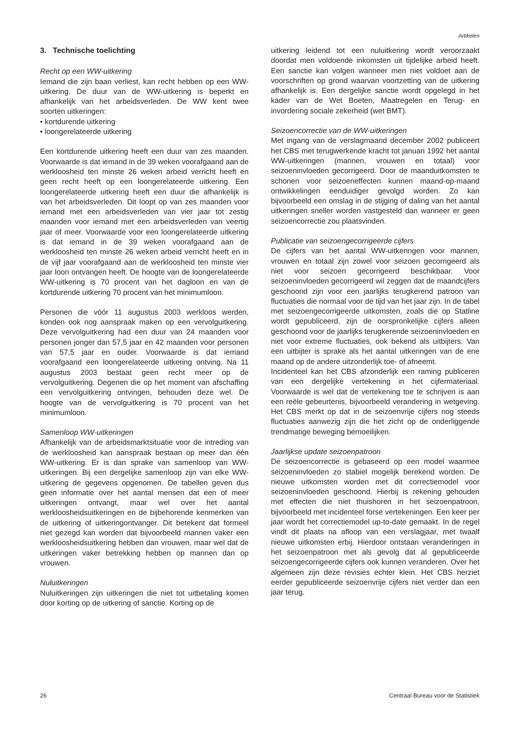Artikelen
3. Technische toelichting
Recht op een WW-uitkering
Iemand die zijn baan verliest, kan recht hebben op een WW-uitkering. De duur van de WW-uitkering is beperkt en afhankelijk van het arbeidsverleden. De WW kent twee soorten uitkeringen:
• kortdurende uitkering
• loongerelateerde uitkering
Een kortdurende uitkering heeft een duur van zes maanden. Voorwaarde is dat iemand in de 39 weken voorafgaand aan de werkloosheid ten minste 26 weken arbeid verricht heeft en geen recht heeft op een loongerelateerde uitkering. Een loongerelateerde uitkering heeft een duur die afhankelijk is van het arbeidsverleden. Dit loopt op van zes maanden voor iemand met een arbeidsverleden van vier jaar tot zestig maanden voor iemand met een arbeidsverleden van veertig jaar of meer. Voorwaarde voor een loongerelateerde uitkering is dat iemand in de 39 weken voorafgaand aan de werkloosheid ten minste 26 weken arbeid verricht heeft en in de vijf jaar voorafgaand aan de werkloosheid ten minste vier jaar loon ontvangen heeft. De hoogte van de loongerelateerde WW-uitkering is 70 procent van het dagloon en van de kortdurende uitkering 70 procent van het minimumloon.
Personen die vóór 11 augustus 2003 werkloos werden, konden ook nog aanspraak maken op een vervolguitkering. Deze vervolguitkering had een duur van 24 maanden voor personen jonger dan 57,5 jaar en 42 maanden voor personen van 57,5 jaar en ouder. Voorwaarde is dat iemand voorafgaand een loongerelateerde uitkering ontving. Na 11 augustus 2003 bestaat geen recht meer op de vervolguitkering. Degenen die op het moment van afschaffing een vervolguitkering ontvingen, behouden deze wel. De hoogte van de vervolguitkering is 70 procent van het minimumloon.
Samenloop WW-uitkeringen
Afhankelijk van de arbeidsmarktsituatie voor de intreding van de werkloosheid kan aanspraak bestaan op meer dan één WW-uitkering. Er is dan sprake van samenloop van WW-uitkeringen. Bij een dergelijke samenloop zijn van elke WW-uitkering de gegevens opgenomen. De tabellen geven dus geen informatie over het aantal mensen dat een of meer uitkeringen ontvangt, maar wel over het aantal werkloosheidsuitkeringen en de bijbehorende kenmerken van de uitkering of uitkeringontvanger. Dit betekent dat formeel niet gezegd kan worden dat bijvoorbeeld mannen vaker een werkloosheidsuitkering hebben dan vrouwen, maar wel dat de uitkeringen vaker betrekking hebben op mannen dan op vrouwen.
Nuluitkeringen
Nuluitkeringen zijn uitkeringen die niet tot uitbetaling komen door korting op de uitkering of sanctie. Korting op de
uitkering leidend tot een nuluitkering wordt veroorzaakt doordat men voldoende inkomsten uit tijdelijke arbeid heeft. Een sanctie kan volgen wanneer men niet voldoet aan de voorschriften op grond waarvan voortzetting van de uitkering afhankelijk is. Een dergelijke sanctie wordt opgelegd in het kader van de Wet Boeten, Maatregelen en Terug- en invordering sociale zekerheid (wet BMT).
Seizoencorrectie van de WW-uitkeringen
Met ingang van de verslagmaand december 2002 publiceert het CBS met terugwerkende kracht tot januari 1992 het aantal WW-uitkeringen (mannen, vrouwen en totaal) voor seizoeninvloeden gecorrigeerd. Door de maanduitkomsten te schonen voor seizoeneffecten kunnen maand-op-maand ontwikkelingen eenduidiger gevolgd worden. Zo kan bijvoorbeeld een omslag in de stijging of daling van het aantal uitkeringen sneller worden vastgesteld dan wanneer er geen seizoencorrectie zou plaatsvinden.
Publicatie van seizoengecorrigeerde cijfers
De cijfers van het aantal WW-uitkeringen voor mannen, vrouwen en totaal zijn zowel voor seizoen gecorrigeerd als niet voor seizoen gecorrigeerd beschikbaar. Voor seizoeninvloeden gecorrigeerd wil zeggen dat de maandcijfers geschoond zijn voor een jaarlijks terugkerend patroon van fluctuaties die normaal voor de tijd van het jaar zijn. In de tabel met seizoengecorrigeerde uitkomsten, zoals die op Statline wordt gepubliceerd, zijn de oorspronkelijke cijfers alleen geschoond voor de jaarlijks terugkerende seizoeninvloeden en niet voor extreme fluctuaties, ook bekend als uitbijters. Van een uitbijter is sprake als het aantal uitkeringen van de ene maand op de andere uitzonderlijk toe- of afneemt.
Incidenteel kan het CBS afzonderlijk een raming publiceren van een dergelijke vertekening in het cijfermateriaal. Voorwaarde is wel dat de vertekening toe te schrijven is aan een reële gebeurtenis, bijvoorbeeld verandering in wetgeving. Het CBS merkt op dat in de seizoenvrije cijfers nog steeds fluctuaties aanwezig zijn die het zicht op de onderliggende trendmatige beweging bemoeilijken.
Jaarlijkse update seizoenpatroon
De seizoencorrectie is gebaseerd op een model waarmee seizoeninvloeden zo stabiel mogelijk berekend worden. De nieuwe uitkomsten worden met dit correctiemodel voor seizoeninvloeden geschoond. Hierbij is rekening gehouden met effecten die niet thuishoren in het seizoenpatroon, bijvoorbeeld met incidenteel forse vertekeningen. Een keer per jaar wordt het correctiemodel up-to-date gemaakt. In de regel vindt dit plaats na afloop van een verslagjaar, met twaalf nieuwe uitkomsten erbij. Hierdoor ontstaan veranderingen in het seizoenpatroon met als gevolg dat al gepubliceerde seizoengecorrigeerde cijfers ook kunnen veranderen. Over het algemeen zijn deze revisies echter klein. Het CBS herziet eerder gepubliceerde seizoenvrije cijfers niet verder dan een jaar terug.
26 Centraal Bureau voor de Statistiek